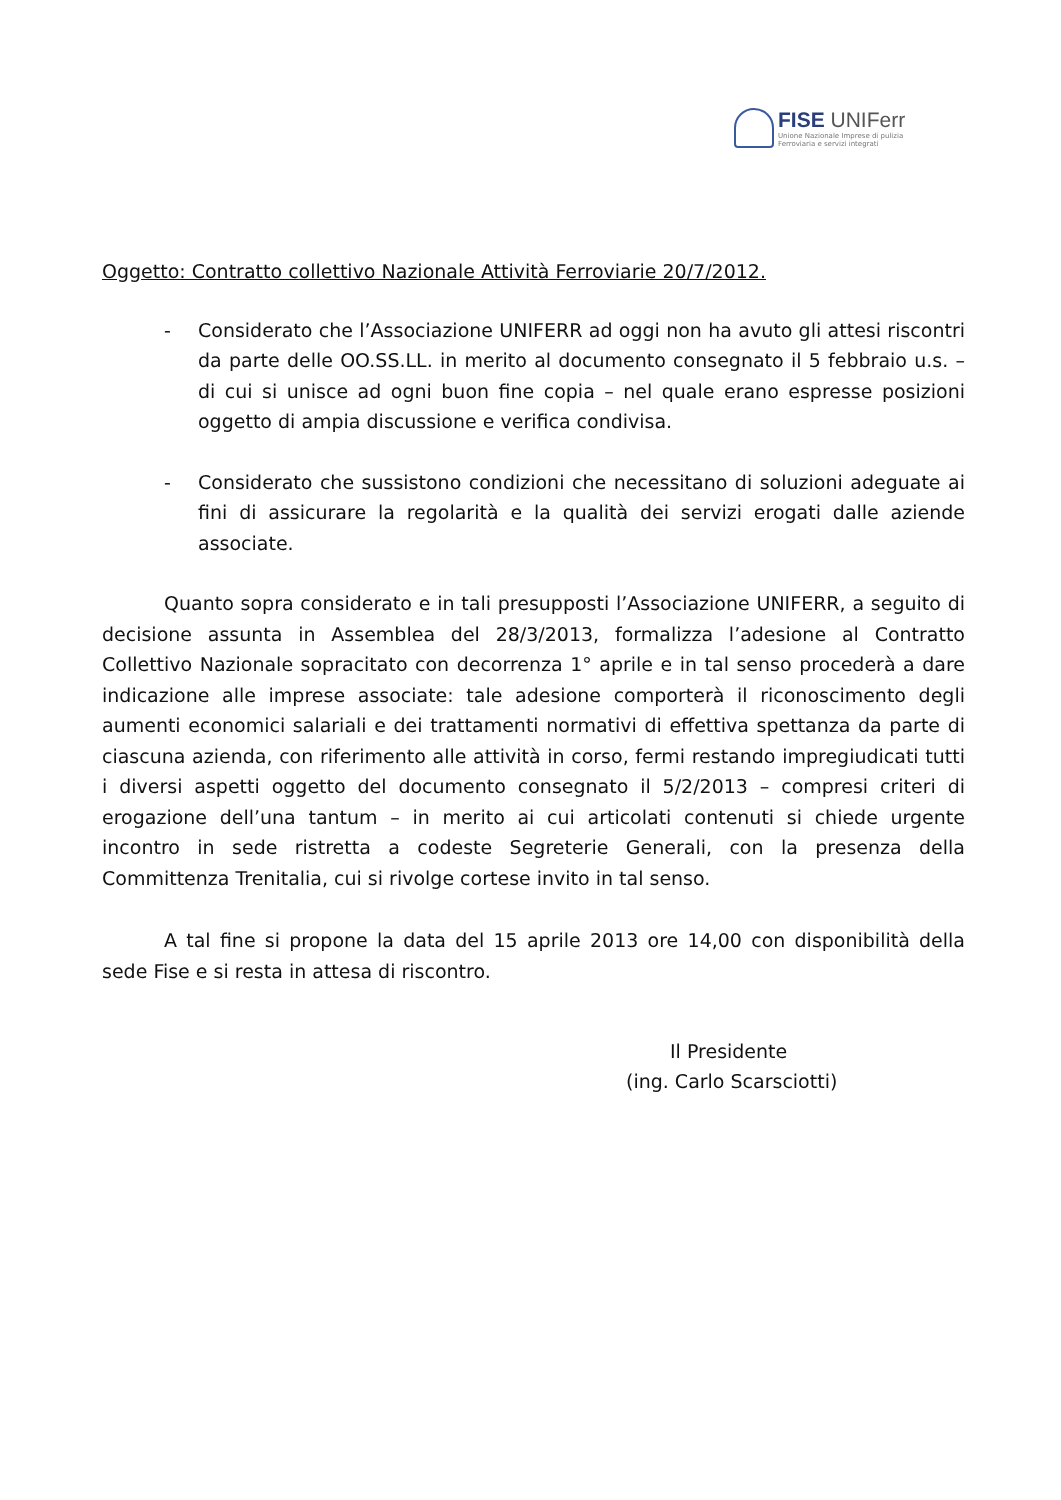FISE UNIFerr
Unione Nazionale Imprese di pulizia
Ferroviaria e servizi integrati
Oggetto: Contratto collettivo Nazionale Attività Ferroviarie 20/7/2012.
- Considerato che l’Associazione UNIFERR ad oggi non ha avuto gli attesi riscontri da parte delle OO.SS.LL. in merito al documento consegnato il 5 febbraio u.s. – di cui si unisce ad ogni buon fine copia – nel quale erano espresse posizioni oggetto di ampia discussione e verifica condivisa.
- Considerato che sussistono condizioni che necessitano di soluzioni adeguate ai fini di assicurare la regolarità e la qualità dei servizi erogati dalle aziende associate.
Quanto sopra considerato e in tali presupposti l’Associazione UNIFERR, a seguito di decisione assunta in Assemblea del 28/3/2013, formalizza l’adesione al Contratto Collettivo Nazionale sopracitato con decorrenza 1° aprile e in tal senso procederà a dare indicazione alle imprese associate: tale adesione comporterà il riconoscimento degli aumenti economici salariali e dei trattamenti normativi di effettiva spettanza da parte di ciascuna azienda, con riferimento alle attività in corso, fermi restando impregiudicati tutti i diversi aspetti oggetto del documento consegnato il 5/2/2013 – compresi criteri di erogazione dell’una tantum – in merito ai cui articolati contenuti si chiede urgente incontro in sede ristretta a codeste Segreterie Generali, con la presenza della Committenza Trenitalia, cui si rivolge cortese invito in tal senso.
A tal fine si propone la data del 15 aprile 2013 ore 14,00 con disponibilità della sede Fise e si resta in attesa di riscontro.
Il Presidente
(ing. Carlo Scarsciotti)